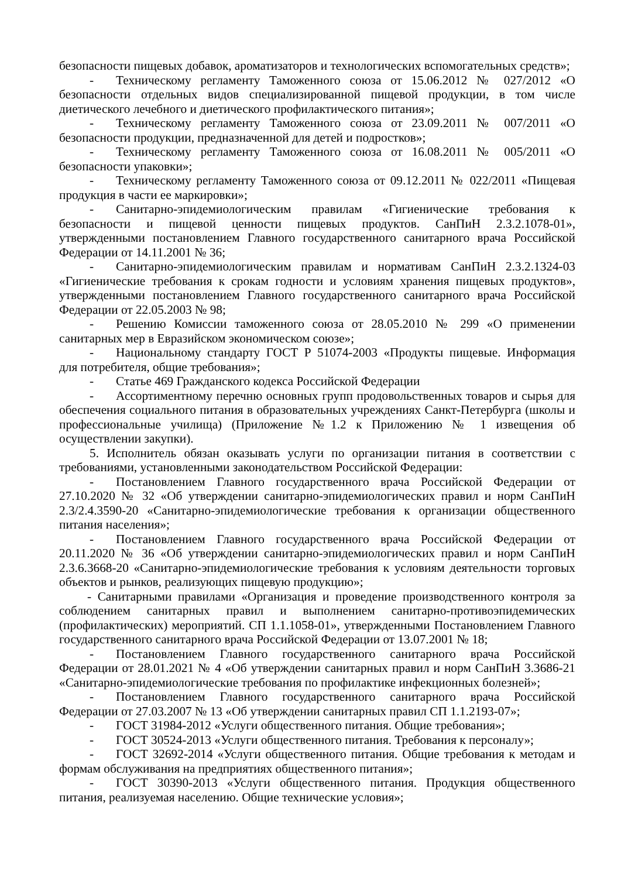безопасности пищевых добавок, ароматизаторов и технологических вспомогательных средств»;
- Техническому регламенту Таможенного союза от 15.06.2012 № 027/2012 «О безопасности отдельных видов специализированной пищевой продукции, в том числе диетического лечебного и диетического профилактического питания»;
- Техническому регламенту Таможенного союза от 23.09.2011 № 007/2011 «О безопасности продукции, предназначенной для детей и подростков»;
- Техническому регламенту Таможенного союза от 16.08.2011 № 005/2011 «О безопасности упаковки»;
- Техническому регламенту Таможенного союза от 09.12.2011 № 022/2011 «Пищевая продукция в части ее маркировки»;
- Санитарно-эпидемиологическим правилам «Гигиенические требования к безопасности и пищевой ценности пищевых продуктов. СанПиН 2.3.2.1078-01», утвержденными постановлением Главного государственного санитарного врача Российской Федерации от 14.11.2001 № 36;
- Санитарно-эпидемиологическим правилам и нормативам СанПиН 2.3.2.1324-03 «Гигиенические требования к срокам годности и условиям хранения пищевых продуктов», утвержденными постановлением Главного государственного санитарного врача Российской Федерации от 22.05.2003 № 98;
- Решению Комиссии таможенного союза от 28.05.2010 № 299 «О применении санитарных мер в Евразийском экономическом союзе»;
- Национальному стандарту ГОСТ Р 51074-2003 «Продукты пищевые. Информация для потребителя, общие требования»;
- Статье 469 Гражданского кодекса Российской Федерации
- Ассортиментному перечню основных групп продовольственных товаров и сырья для обеспечения социального питания в образовательных учреждениях Санкт-Петербурга (школы и профессиональные училища) (Приложение №1.2 к Приложению № 1 извещения об осуществлении закупки).
5. Исполнитель обязан оказывать услуги по организации питания в соответствии с требованиями, установленными законодательством Российской Федерации:
- Постановлением Главного государственного врача Российской Федерации от 27.10.2020 № 32 «Об утверждении санитарно-эпидемиологических правил и норм СанПиН 2.3/2.4.3590-20 «Санитарно-эпидемиологические требования к организации общественного питания населения»;
- Постановлением Главного государственного врача Российской Федерации от 20.11.2020 № 36 «Об утверждении санитарно-эпидемиологических правил и норм СанПиН 2.3.6.3668-20 «Санитарно-эпидемиологические требования к условиям деятельности торговых объектов и рынков, реализующих пищевую продукцию»;
- Санитарными правилами «Организация и проведение производственного контроля за соблюдением санитарных правил и выполнением санитарно-противоэпидемических (профилактических) мероприятий. СП 1.1.1058-01», утвержденными Постановлением Главного государственного санитарного врача Российской Федерации от 13.07.2001 № 18;
- Постановлением Главного государственного санитарного врача Российской Федерации от 28.01.2021 № 4 «Об утверждении санитарных правил и норм СанПиН 3.3686-21 «Санитарно-эпидемиологические требования по профилактике инфекционных болезней»;
- Постановлением Главного государственного санитарного врача Российской Федерации от 27.03.2007 № 13 «Об утверждении санитарных правил СП 1.1.2193-07»;
- ГОСТ 31984-2012 «Услуги общественного питания. Общие требования»;
- ГОСТ 30524-2013 «Услуги общественного питания. Требования к персоналу»;
- ГОСТ 32692-2014 «Услуги общественного питания. Общие требования к методам и формам обслуживания на предприятиях общественного питания»;
- ГОСТ 30390-2013 «Услуги общественного питания. Продукция общественного питания, реализуемая населению. Общие технические условия»;